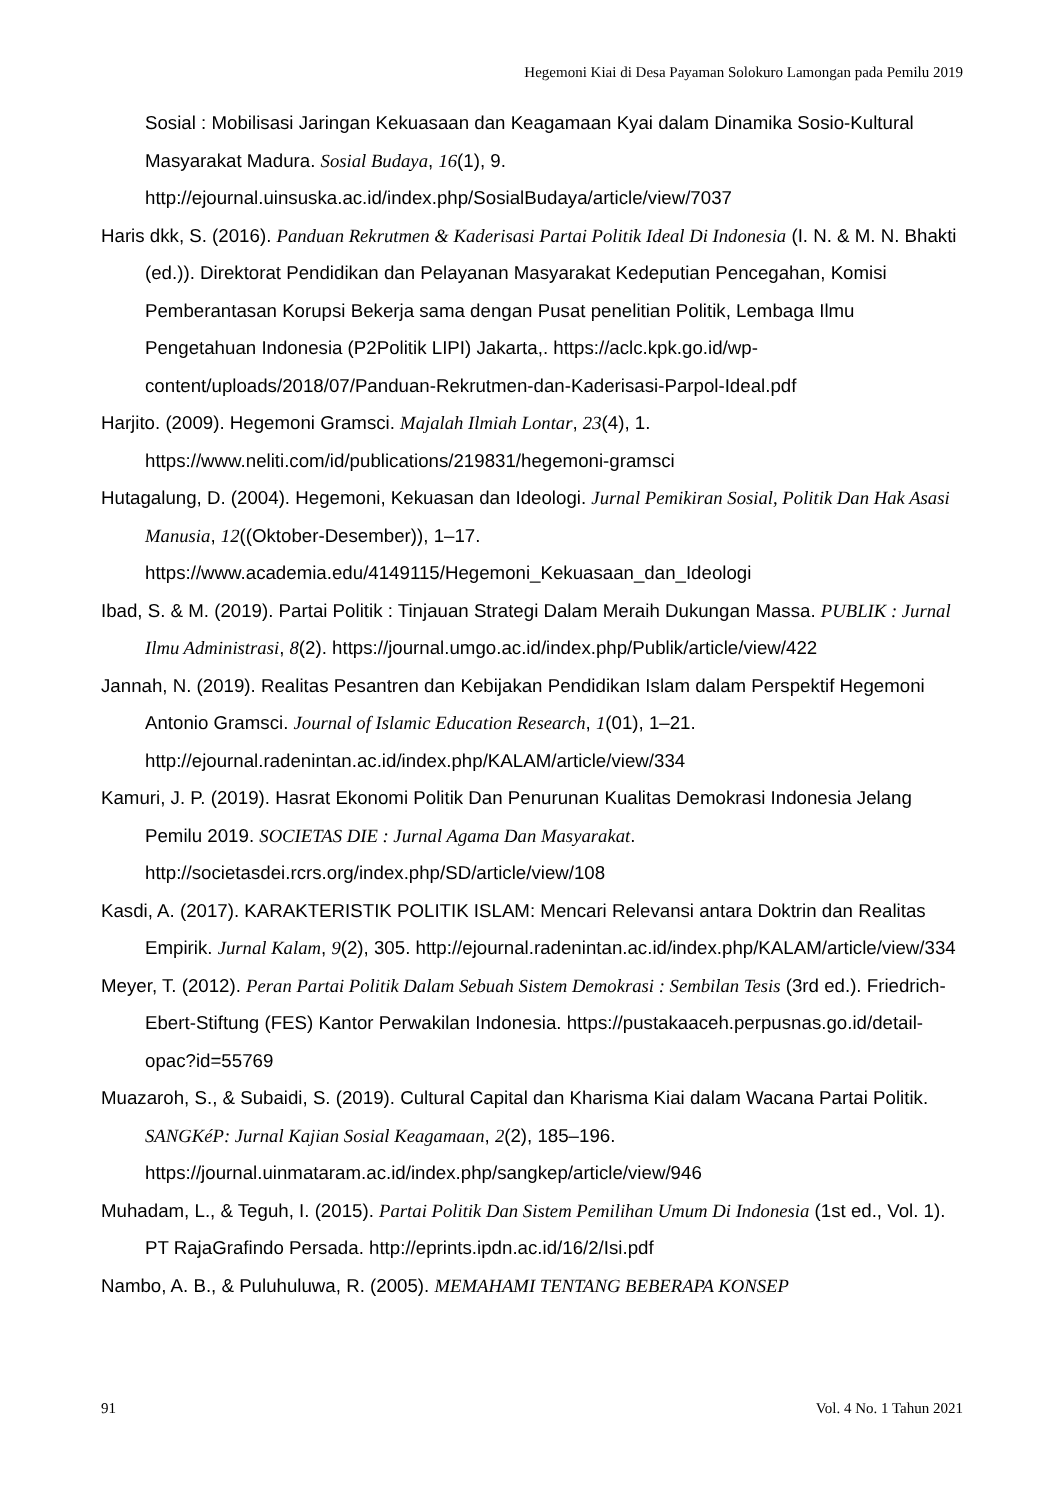Hegemoni Kiai di Desa Payaman Solokuro Lamongan pada Pemilu 2019
Sosial : Mobilisasi Jaringan Kekuasaan dan Keagamaan Kyai dalam Dinamika Sosio-Kultural Masyarakat Madura. Sosial Budaya, 16(1), 9. http://ejournal.uinsuska.ac.id/index.php/SosialBudaya/article/view/7037
Haris dkk, S. (2016). Panduan Rekrutmen & Kaderisasi Partai Politik Ideal Di Indonesia (I. N. & M. N. Bhakti (ed.)). Direktorat Pendidikan dan Pelayanan Masyarakat Kedeputian Pencegahan, Komisi Pemberantasan Korupsi Bekerja sama dengan Pusat penelitian Politik, Lembaga Ilmu Pengetahuan Indonesia (P2Politik LIPI) Jakarta,. https://aclc.kpk.go.id/wp-content/uploads/2018/07/Panduan-Rekrutmen-dan-Kaderisasi-Parpol-Ideal.pdf
Harjito. (2009). Hegemoni Gramsci. Majalah Ilmiah Lontar, 23(4), 1. https://www.neliti.com/id/publications/219831/hegemoni-gramsci
Hutagalung, D. (2004). Hegemoni, Kekuasan dan Ideologi. Jurnal Pemikiran Sosial, Politik Dan Hak Asasi Manusia, 12((Oktober-Desember)), 1–17. https://www.academia.edu/4149115/Hegemoni_Kekuasaan_dan_Ideologi
Ibad, S. & M. (2019). Partai Politik : Tinjauan Strategi Dalam Meraih Dukungan Massa. PUBLIK : Jurnal Ilmu Administrasi, 8(2). https://journal.umgo.ac.id/index.php/Publik/article/view/422
Jannah, N. (2019). Realitas Pesantren dan Kebijakan Pendidikan Islam dalam Perspektif Hegemoni Antonio Gramsci. Journal of Islamic Education Research, 1(01), 1–21. http://ejournal.radenintan.ac.id/index.php/KALAM/article/view/334
Kamuri, J. P. (2019). Hasrat Ekonomi Politik Dan Penurunan Kualitas Demokrasi Indonesia Jelang Pemilu 2019. SOCIETAS DIE : Jurnal Agama Dan Masyarakat. http://societasdei.rcrs.org/index.php/SD/article/view/108
Kasdi, A. (2017). KARAKTERISTIK POLITIK ISLAM: Mencari Relevansi antara Doktrin dan Realitas Empirik. Jurnal Kalam, 9(2), 305. http://ejournal.radenintan.ac.id/index.php/KALAM/article/view/334
Meyer, T. (2012). Peran Partai Politik Dalam Sebuah Sistem Demokrasi : Sembilan Tesis (3rd ed.). Friedrich-Ebert-Stiftung (FES) Kantor Perwakilan Indonesia. https://pustakaaceh.perpusnas.go.id/detail-opac?id=55769
Muazaroh, S., & Subaidi, S. (2019). Cultural Capital dan Kharisma Kiai dalam Wacana Partai Politik. SANGKéP: Jurnal Kajian Sosial Keagamaan, 2(2), 185–196. https://journal.uinmataram.ac.id/index.php/sangkep/article/view/946
Muhadam, L., & Teguh, I. (2015). Partai Politik Dan Sistem Pemilihan Umum Di Indonesia (1st ed., Vol. 1). PT RajaGrafindo Persada. http://eprints.ipdn.ac.id/16/2/Isi.pdf
Nambo, A. B., & Puluhuluwa, R. (2005). MEMAHAMI TENTANG BEBERAPA KONSEP
91 Vol. 4 No. 1 Tahun 2021